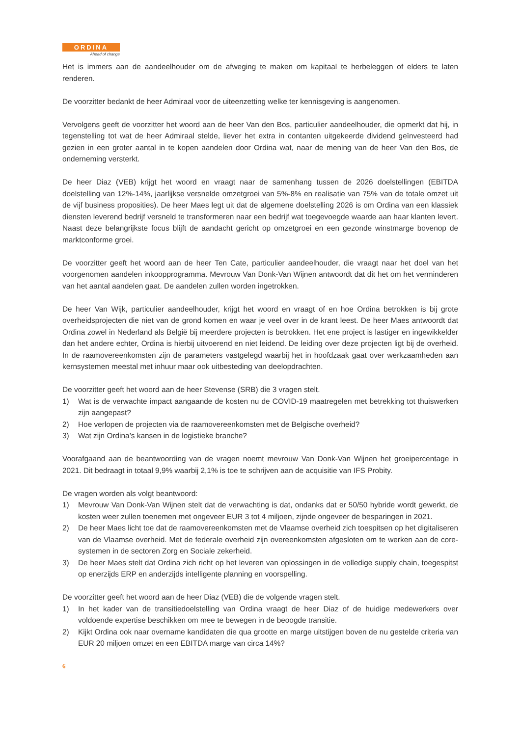ORDINA
Ahead of change
Het is immers aan de aandeelhouder om de afweging te maken om kapitaal te herbeleggen of elders te laten renderen.
De voorzitter bedankt de heer Admiraal voor de uiteenzetting welke ter kennisgeving is aangenomen.
Vervolgens geeft de voorzitter het woord aan de heer Van den Bos, particulier aandeelhouder, die opmerkt dat hij, in tegenstelling tot wat de heer Admiraal stelde, liever het extra in contanten uitgekeerde dividend geïnvesteerd had gezien in een groter aantal in te kopen aandelen door Ordina wat, naar de mening van de heer Van den Bos, de onderneming versterkt.
De heer Diaz (VEB) krijgt het woord en vraagt naar de samenhang tussen de 2026 doelstellingen (EBITDA doelstelling van 12%-14%, jaarlijkse versnelde omzetgroei van 5%-8% en realisatie van 75% van de totale omzet uit de vijf business proposities). De heer Maes legt uit dat de algemene doelstelling 2026 is om Ordina van een klassiek diensten leverend bedrijf versneld te transformeren naar een bedrijf wat toegevoegde waarde aan haar klanten levert. Naast deze belangrijkste focus blijft de aandacht gericht op omzetgroei en een gezonde winstmarge bovenop de marktconforme groei.
De voorzitter geeft het woord aan de heer Ten Cate, particulier aandeelhouder, die vraagt naar het doel van het voorgenomen aandelen inkoopprogramma. Mevrouw Van Donk-Van Wijnen antwoordt dat dit het om het verminderen van het aantal aandelen gaat. De aandelen zullen worden ingetrokken.
De heer Van Wijk, particulier aandeelhouder, krijgt het woord en vraagt of en hoe Ordina betrokken is bij grote overheidsprojecten die niet van de grond komen en waar je veel over in de krant leest. De heer Maes antwoordt dat Ordina zowel in Nederland als België bij meerdere projecten is betrokken. Het ene project is lastiger en ingewikkelder dan het andere echter, Ordina is hierbij uitvoerend en niet leidend. De leiding over deze projecten ligt bij de overheid. In de raamovereenkomsten zijn de parameters vastgelegd waarbij het in hoofdzaak gaat over werkzaamheden aan kernsystemen meestal met inhuur maar ook uitbesteding van deelopdrachten.
De voorzitter geeft het woord aan de heer Stevense (SRB) die 3 vragen stelt.
1) Wat is de verwachte impact aangaande de kosten nu de COVID-19 maatregelen met betrekking tot thuiswerken zijn aangepast?
2) Hoe verlopen de projecten via de raamovereenkomsten met de Belgische overheid?
3) Wat zijn Ordina’s kansen in de logistieke branche?
Voorafgaand aan de beantwoording van de vragen noemt mevrouw Van Donk-Van Wijnen het groeipercentage in 2021. Dit bedraagt in totaal 9,9% waarbij 2,1% is toe te schrijven aan de acquisitie van IFS Probity.
De vragen worden als volgt beantwoord:
1) Mevrouw Van Donk-Van Wijnen stelt dat de verwachting is dat, ondanks dat er 50/50 hybride wordt gewerkt, de kosten weer zullen toenemen met ongeveer EUR 3 tot 4 miljoen, zijnde ongeveer de besparingen in 2021.
2) De heer Maes licht toe dat de raamovereenkomsten met de Vlaamse overheid zich toespitsen op het digitaliseren van de Vlaamse overheid. Met de federale overheid zijn overeenkomsten afgesloten om te werken aan de core-systemen in de sectoren Zorg en Sociale zekerheid.
3) De heer Maes stelt dat Ordina zich richt op het leveren van oplossingen in de volledige supply chain, toegespitst op enerzijds ERP en anderzijds intelligente planning en voorspelling.
De voorzitter geeft het woord aan de heer Diaz (VEB) die de volgende vragen stelt.
1) In het kader van de transitiedoelstelling van Ordina vraagt de heer Diaz of de huidige medewerkers over voldoende expertise beschikken om mee te bewegen in de beoogde transitie.
2) Kijkt Ordina ook naar overname kandidaten die qua grootte en marge uitstijgen boven de nu gestelde criteria van EUR 20 miljoen omzet en een EBITDA marge van circa 14%?
6